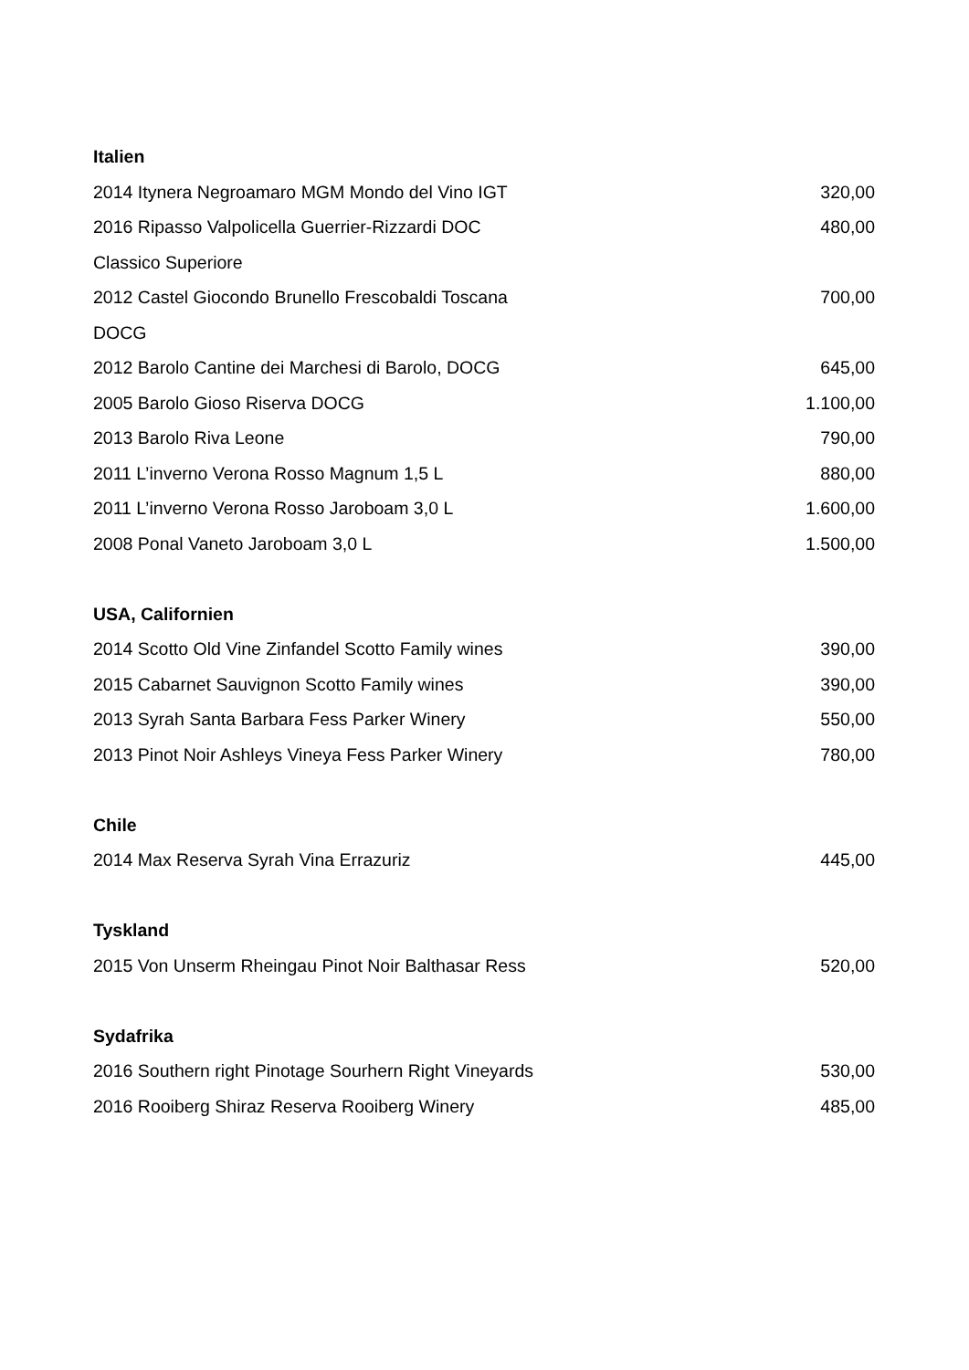Italien
| 2014 Itynera Negroamaro MGM Mondo del Vino IGT | 320,00 |
| 2016 Ripasso Valpolicella Guerrier-Rizzardi DOC Classico Superiore | 480,00 |
| 2012 Castel Giocondo Brunello Frescobaldi Toscana DOCG | 700,00 |
| 2012 Barolo Cantine dei Marchesi di Barolo, DOCG | 645,00 |
| 2005 Barolo Gioso Riserva DOCG | 1.100,00 |
| 2013 Barolo Riva Leone | 790,00 |
| 2011 L’inverno Verona Rosso Magnum 1,5 L | 880,00 |
| 2011 L’inverno Verona Rosso Jaroboam 3,0 L | 1.600,00 |
| 2008 Ponal Vaneto Jaroboam 3,0 L | 1.500,00 |
USA, Californien
| 2014 Scotto Old Vine Zinfandel Scotto Family wines | 390,00 |
| 2015 Cabarnet Sauvignon Scotto Family wines | 390,00 |
| 2013 Syrah Santa Barbara Fess Parker Winery | 550,00 |
| 2013 Pinot Noir Ashleys Vineya Fess Parker Winery | 780,00 |
Chile
| 2014 Max Reserva Syrah Vina Errazuriz | 445,00 |
Tyskland
| 2015 Von Unserm Rheingau Pinot Noir Balthasar Ress | 520,00 |
Sydafrika
| 2016 Southern right Pinotage Sourhern Right Vineyards | 530,00 |
| 2016 Rooiberg Shiraz Reserva Rooiberg Winery | 485,00 |